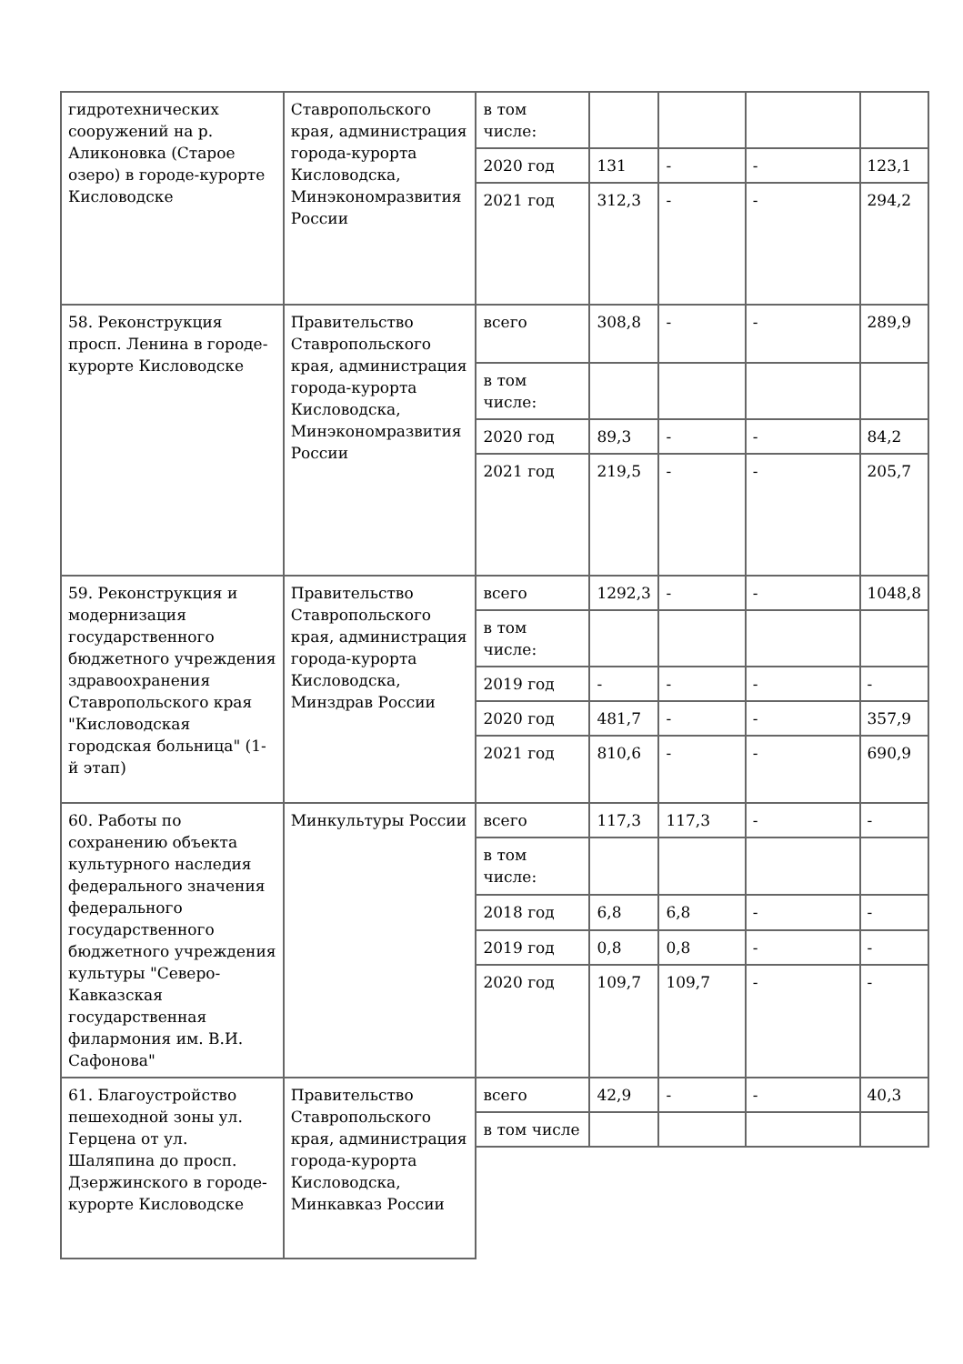| гидротехнических сооружений на р. Аликоновка (Старое озеро) в городе-курорте Кисловодске | Ставропольского края, администрация города-курорта Кисловодска, Минэкономразвития России | в том числе: | | | | |
| | | 2020 год | 131 | - | - | 123,1 |
| | | 2021 год | 312,3 | - | - | 294,2 |
| 58. Реконструкция просп. Ленина в городе-курорте Кисловодске | Правительство Ставропольского края, администрация города-курорта Кисловодска, Минэкономразвития России | всего | 308,8 | - | - | 289,9 |
| | | в том числе: | | | | |
| | | 2020 год | 89,3 | - | - | 84,2 |
| | | 2021 год | 219,5 | - | - | 205,7 |
| 59. Реконструкция и модернизация государственного бюджетного учреждения здравоохранения Ставропольского края "Кисловодская городская больница" (1-й этап) | Правительство Ставропольского края, администрация города-курорта Кисловодска, Минздрав России | всего | 1292,3 | - | - | 1048,8 |
| | | в том числе: | | | | |
| | | 2019 год | - | - | - | - |
| | | 2020 год | 481,7 | - | - | 357,9 |
| | | 2021 год | 810,6 | - | - | 690,9 |
| 60. Работы по сохранению объекта культурного наследия федерального значения федерального государственного бюджетного учреждения культуры "Северо-Кавказская государственная филармония им. В.И. Сафонова" | Минкультуры России | всего | 117,3 | 117,3 | - | - |
| | | в том числе: | | | | |
| | | 2018 год | 6,8 | 6,8 | - | - |
| | | 2019 год | 0,8 | 0,8 | - | - |
| | | 2020 год | 109,7 | 109,7 | - | - |
| 61. Благоустройство пешеходной зоны ул. Герцена от ул. Шаляпина до просп. Дзержинского в городе-курорте Кисловодске | Правительство Ставропольского края, администрация города-курорта Кисловодска, Минкавказ России | всего | 42,9 | - | - | 40,3 |
| | | в том числе | | | | |